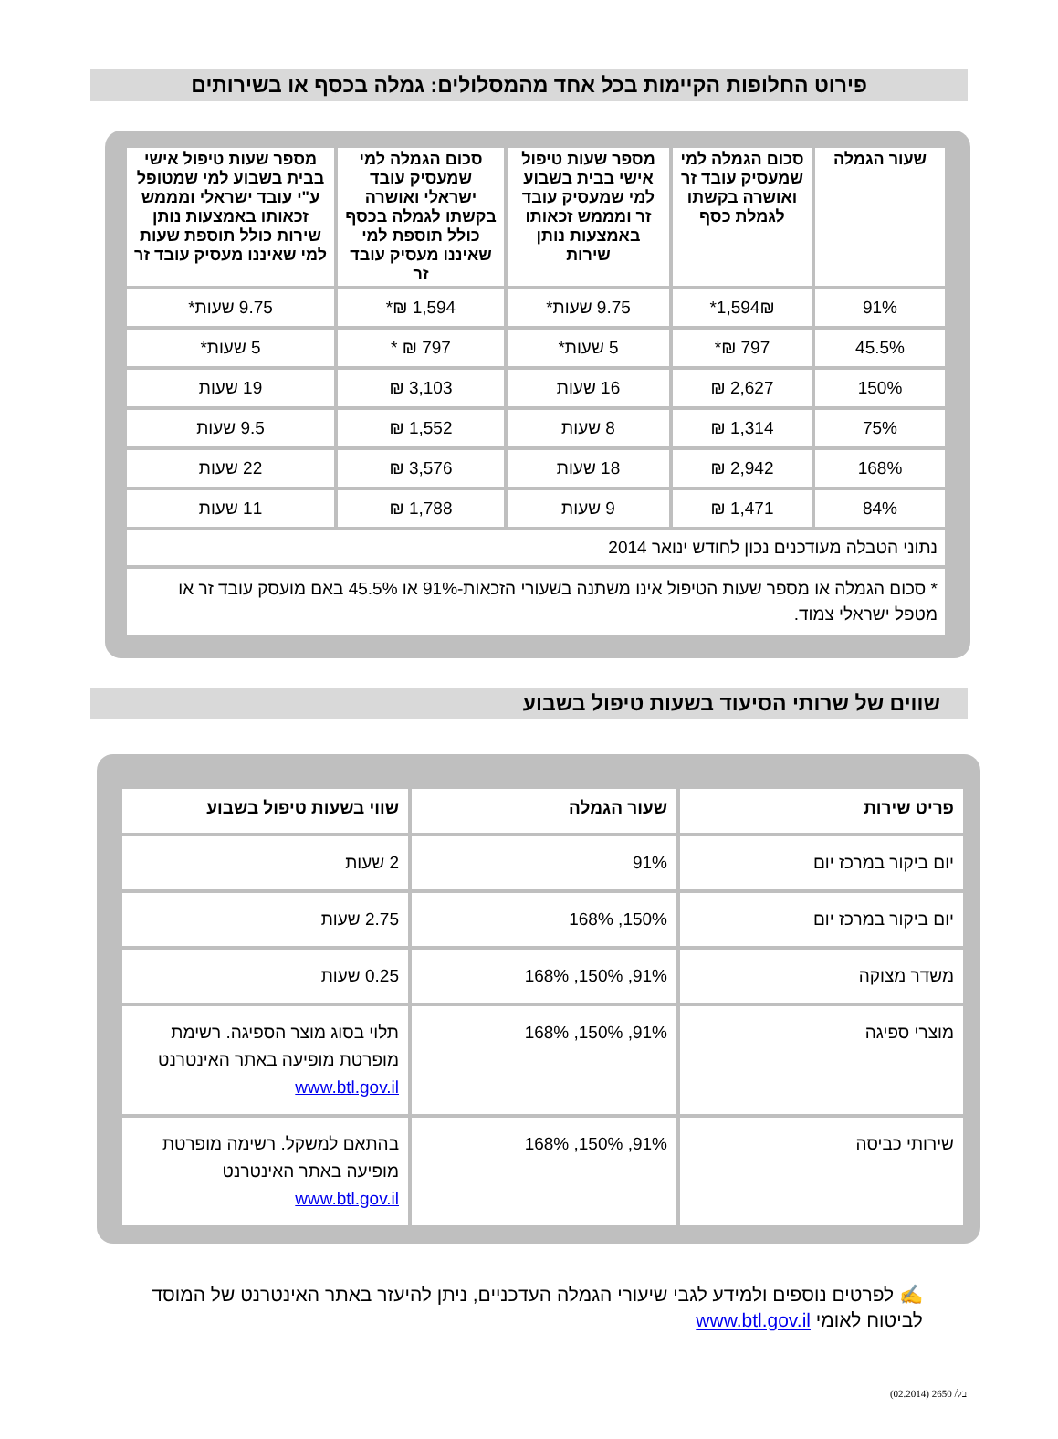פירוט החלופות הקיימות בכל אחד מהמסלולים: גמלה בכסף או בשירותים
| שעור הגמלה | סכום הגמלה למי שמעסיק עובד זר ואושרה בקשתו לגמלת כסף | מספר שעות טיפול אישי בבית בשבוע למי שמעסיק עובד זר ומממש זכאותו באמצעות נותן שירות | סכום הגמלה למי שמעסיק עובד ישראלי ואושרה בקשתו לגמלה בכסף כולל תוספת למי שאיננו מעסיק עובד זר | מספר שעות טיפול אישי בבית בשבוע למי שמטופל ע"י עובד ישראלי ומממש זכאותו באמצעות נותן שירות כולל תוספת שעות למי שאיננו מעסיק עובד זר |
| --- | --- | --- | --- | --- |
| 91% | 1,594₪* | 9.75 שעות* | 1,594 ₪* | 9.75 שעות* |
| 45.5% | 797 ₪* | 5 שעות* | 797 ₪ * | 5 שעות* |
| 150% | 2,627 ₪ | 16 שעות | 3,103 ₪ | 19 שעות |
| 75% | 1,314 ₪ | 8 שעות | 1,552 ₪ | 9.5 שעות |
| 168% | 2,942 ₪ | 18 שעות | 3,576 ₪ | 22 שעות |
| 84% | 1,471 ₪ | 9 שעות | 1,788 ₪ | 11 שעות |
| נתוני הטבלה מעודכנים נכון לחודש ינואר 2014 | | | | |
| * סכום הגמלה או מספר שעות הטיפול אינו משתנה בשעורי הזכאות-91% או 45.5% באם מועסק עובד זר או מטפל ישראלי צמוד. | | | | |
שווים של שרותי הסיעוד בשעות טיפול בשבוע
| פריט שירות | שעור הגמלה | שווי בשעות טיפול בשבוע |
| --- | --- | --- |
| יום ביקור במרכז יום | 91% | 2 שעות |
| יום ביקור במרכז יום | 150%, 168% | 2.75 שעות |
| משדר מצוקה | 91%, 150%, 168% | 0.25 שעות |
| מוצרי ספיגה | 91%, 150%, 168% | תלוי בסוג מוצר הספיגה. רשימת מופרטת מופיעה באתר האינטרנט www.btl.gov.il |
| שירותי כביסה | 91%, 150%, 168% | בהתאם למשקל. רשימה מופרטת מופיעה באתר האינטרנט www.btl.gov.il |
✍ לפרטים נוספים ולמידע לגבי שיעורי הגמלה העדכניים, ניתן להיעזר באתר האינטרנט של המוסד לביטוח לאומי www.btl.gov.il
בל/ 2650 (02.2014)